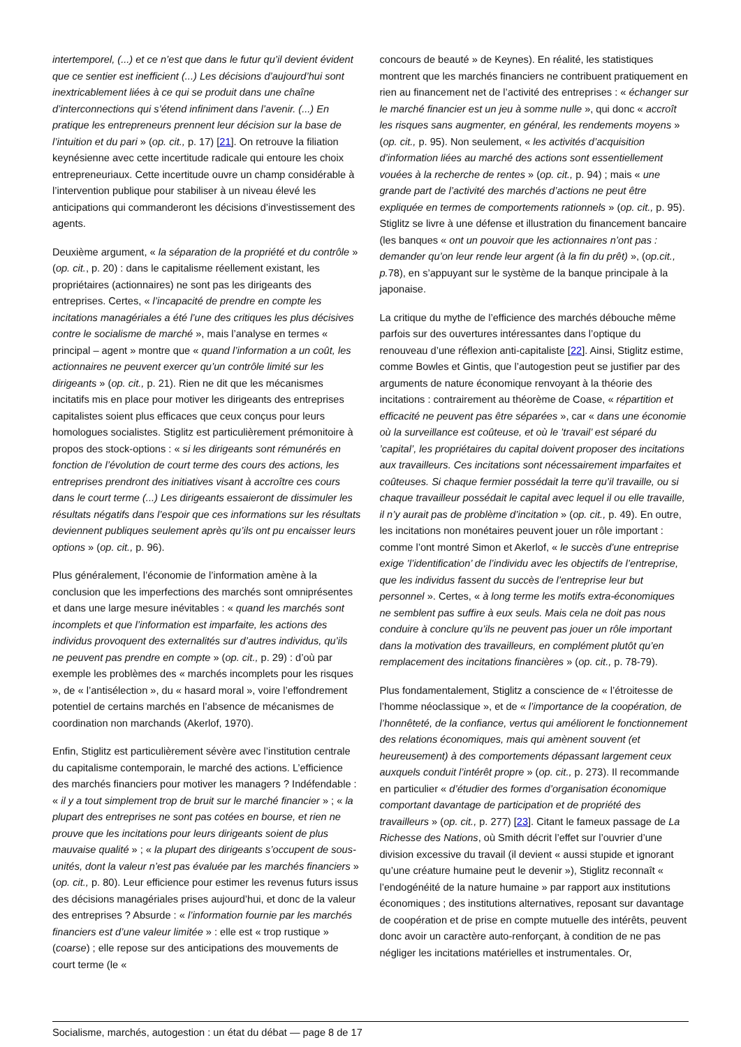intertemporel, (...) et ce n’est que dans le futur qu’il devient évident que ce sentier est inefficient (...) Les décisions d’aujourd’hui sont inextricablement liées à ce qui se produit dans une chaîne d’interconnections qui s’étend infiniment dans l’avenir. (...) En pratique les entrepreneurs prennent leur décision sur la base de l’intuition et du pari » (op. cit., p. 17) [21]. On retrouve la filiation keynésienne avec cette incertitude radicale qui entoure les choix entrepreneuriaux. Cette incertitude ouvre un champ considérable à l’intervention publique pour stabiliser à un niveau élevé les anticipations qui commanderont les décisions d’investissement des agents.
Deuxième argument, « la séparation de la propriété et du contrôle » (op. cit., p. 20) : dans le capitalisme réellement existant, les propriétaires (actionnaires) ne sont pas les dirigeants des entreprises. Certes, « l’incapacité de prendre en compte les incitations managériales a été l’une des critiques les plus décisives contre le socialisme de marché », mais l’analyse en termes « principal – agent » montre que « quand l’information a un coût, les actionnaires ne peuvent exercer qu’un contrôle limité sur les dirigeants » (op. cit., p. 21). Rien ne dit que les mécanismes incitatifs mis en place pour motiver les dirigeants des entreprises capitalistes soient plus efficaces que ceux conçus pour leurs homologues socialistes. Stiglitz est particulièrement prémonitoire à propos des stock-options : « si les dirigeants sont rémunérés en fonction de l’évolution de court terme des cours des actions, les entreprises prendront des initiatives visant à accroître ces cours dans le court terme (...) Les dirigeants essaieront de dissimuler les résultats négatifs dans l’espoir que ces informations sur les résultats deviennent publiques seulement après qu’ils ont pu encaisser leurs options » (op. cit., p. 96).
Plus généralement, l’économie de l’information amène à la conclusion que les imperfections des marchés sont omniprésentes et dans une large mesure inévitables : « quand les marchés sont incomplets et que l’information est imparfaite, les actions des individus provoquent des externalités sur d’autres individus, qu’ils ne peuvent pas prendre en compte » (op. cit., p. 29) : d’où par exemple les problèmes des « marchés incomplets pour les risques », de « l’antisélection », du « hasard moral », voire l’effondrement potentiel de certains marchés en l’absence de mécanismes de coordination non marchands (Akerlof, 1970).
Enfin, Stiglitz est particulièrement sévère avec l’institution centrale du capitalisme contemporain, le marché des actions. L’efficience des marchés financiers pour motiver les managers ? Indéfendable : « il y a tout simplement trop de bruit sur le marché financier » ; « la plupart des entreprises ne sont pas cotées en bourse, et rien ne prouve que les incitations pour leurs dirigeants soient de plus mauvaise qualité » ; « la plupart des dirigeants s’occupent de sous-unités, dont la valeur n’est pas évaluée par les marchés financiers » (op. cit., p. 80). Leur efficience pour estimer les revenus futurs issus des décisions managériales prises aujourd’hui, et donc de la valeur des entreprises ? Absurde : « l’information fournie par les marchés financiers est d’une valeur limitée » : elle est « trop rustique » (coarse) ; elle repose sur des anticipations des mouvements de court terme (le «
concours de beauté » de Keynes). En réalité, les statistiques montrent que les marchés financiers ne contribuent pratiquement en rien au financement net de l’activité des entreprises : « échanger sur le marché financier est un jeu à somme nulle », qui donc « accroît les risques sans augmenter, en général, les rendements moyens » (op. cit., p. 95). Non seulement, « les activités d’acquisition d’information liées au marché des actions sont essentiellement vouées à la recherche de rentes » (op. cit., p. 94) ; mais « une grande part de l’activité des marchés d’actions ne peut être expliquée en termes de comportements rationnels » (op. cit., p. 95). Stiglitz se livre à une défense et illustration du financement bancaire (les banques « ont un pouvoir que les actionnaires n’ont pas : demander qu’on leur rende leur argent (à la fin du prêt) », (op.cit., p. 78), en s’appuyant sur le système de la banque principale à la japonaise.
La critique du mythe de l’efficience des marchés débouche même parfois sur des ouvertures intéressantes dans l’optique du renouveau d’une réflexion anti-capitaliste [22]. Ainsi, Stiglitz estime, comme Bowles et Gintis, que l’autogestion peut se justifier par des arguments de nature économique renvoyant à la théorie des incitations : contrairement au théorème de Coase, « répartition et efficacité ne peuvent pas être séparées », car « dans une économie où la surveillance est coûteuse, et où le ’travail’ est séparé du ’capital’, les propriétaires du capital doivent proposer des incitations aux travailleurs. Ces incitations sont nécessairement imparfaites et coûteuses. Si chaque fermier possédait la terre qu’il travaille, ou si chaque travailleur possédait le capital avec lequel il ou elle travaille, il n’y aurait pas de problème d’incitation » (op. cit., p. 49). En outre, les incitations non monétaires peuvent jouer un rôle important : comme l’ont montré Simon et Akerlof, « le succès d’une entreprise exige ’l’identification’ de l’individu avec les objectifs de l’entreprise, que les individus fassent du succès de l’entreprise leur but personnel ». Certes, « à long terme les motifs extra-économiques ne semblent pas suffire à eux seuls. Mais cela ne doit pas nous conduire à conclure qu’ils ne peuvent pas jouer un rôle important dans la motivation des travailleurs, en complément plutôt qu’en remplacement des incitations financières » (op. cit., p. 78-79).
Plus fondamentalement, Stiglitz a conscience de « l’étroitesse de l’homme néoclassique », et de « l’importance de la coopération, de l’honnêteté, de la confiance, vertus qui améliorent le fonctionnement des relations économiques, mais qui amènent souvent (et heureusement) à des comportements dépassant largement ceux auxquels conduit l’intérêt propre » (op. cit., p. 273). Il recommande en particulier « d’étudier des formes d’organisation économique comportant davantage de participation et de propriété des travailleurs » (op. cit., p. 277) [23]. Citant le fameux passage de La Richesse des Nations, où Smith décrit l’effet sur l’ouvrier d’une division excessive du travail (il devient « aussi stupide et ignorant qu’une créature humaine peut le devenir »), Stiglitz reconnaît « l’endogénéité de la nature humaine » par rapport aux institutions économiques ; des institutions alternatives, reposant sur davantage de coopération et de prise en compte mutuelle des intérêts, peuvent donc avoir un caractère auto-renforçant, à condition de ne pas négliger les incitations matérielles et instrumentales. Or,
Socialisme, marchés, autogestion : un état du débat — page 8 de 17